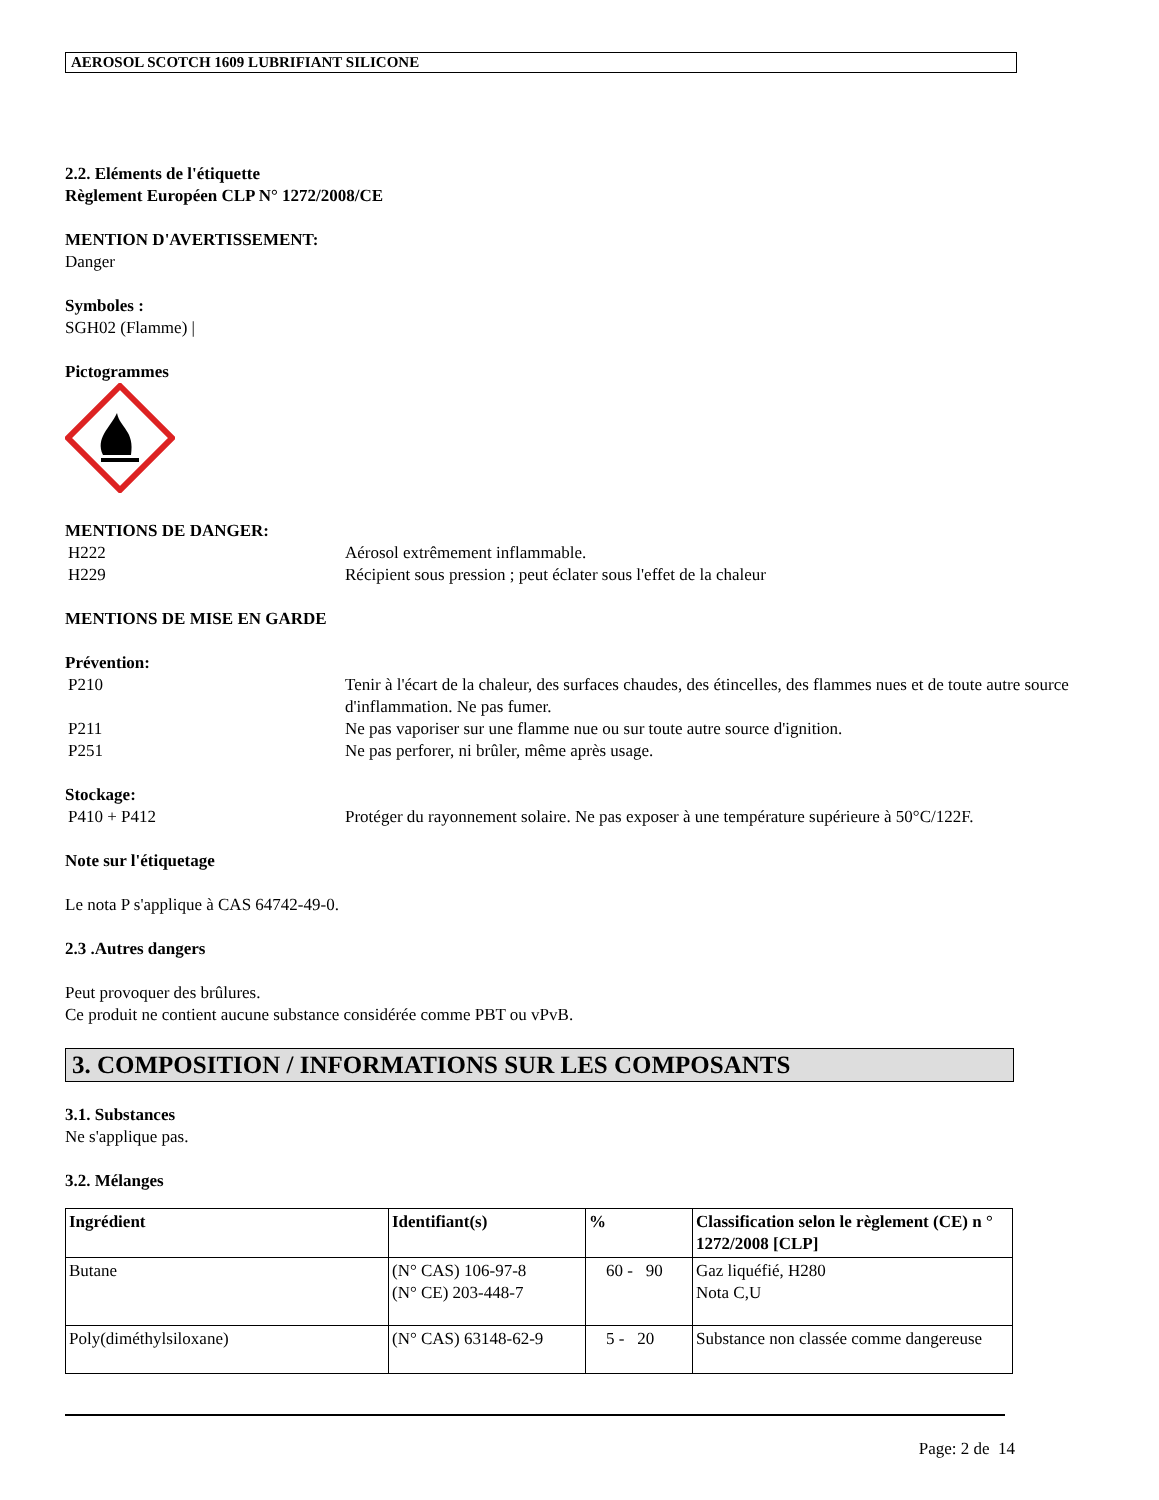AEROSOL SCOTCH 1609 LUBRIFIANT SILICONE
2.2. Eléments de l'étiquette
Règlement Européen CLP N° 1272/2008/CE
MENTION D'AVERTISSEMENT:
Danger
Symboles :
SGH02 (Flamme) |
Pictogrammes
MENTIONS DE DANGER:
H222 Aérosol extrêmement inflammable.
H229 Récipient sous pression ; peut éclater sous l'effet de la chaleur
MENTIONS DE MISE EN GARDE
Prévention:
P210 Tenir à l'écart de la chaleur, des surfaces chaudes, des étincelles, des flammes nues et de toute autre source d'inflammation. Ne pas fumer.
P211 Ne pas vaporiser sur une flamme nue ou sur toute autre source d'ignition.
P251 Ne pas perforer, ni brûler, même après usage.
Stockage:
P410 + P412 Protéger du rayonnement solaire. Ne pas exposer à une température supérieure à 50°C/122F.
Note sur l'étiquetage
Le nota P s'applique à CAS 64742-49-0.
2.3 .Autres dangers
Peut provoquer des brûlures.
Ce produit ne contient aucune substance considérée comme PBT ou vPvB.
3. COMPOSITION / INFORMATIONS SUR LES COMPOSANTS
3.1. Substances
Ne s'applique pas.
3.2. Mélanges
| Ingrédient | Identifiant(s) | % | Classification selon le règlement (CE) n ° 1272/2008 [CLP] |
| --- | --- | --- | --- |
| Butane | (N° CAS) 106-97-8 (N° CE) 203-448-7 | 60 - 90 | Gaz liquéfié, H280 Nota C,U |
| Poly(diméthylsiloxane) | (N° CAS) 63148-62-9 | 5 - 20 | Substance non classée comme dangereuse |
Page: 2 de 14